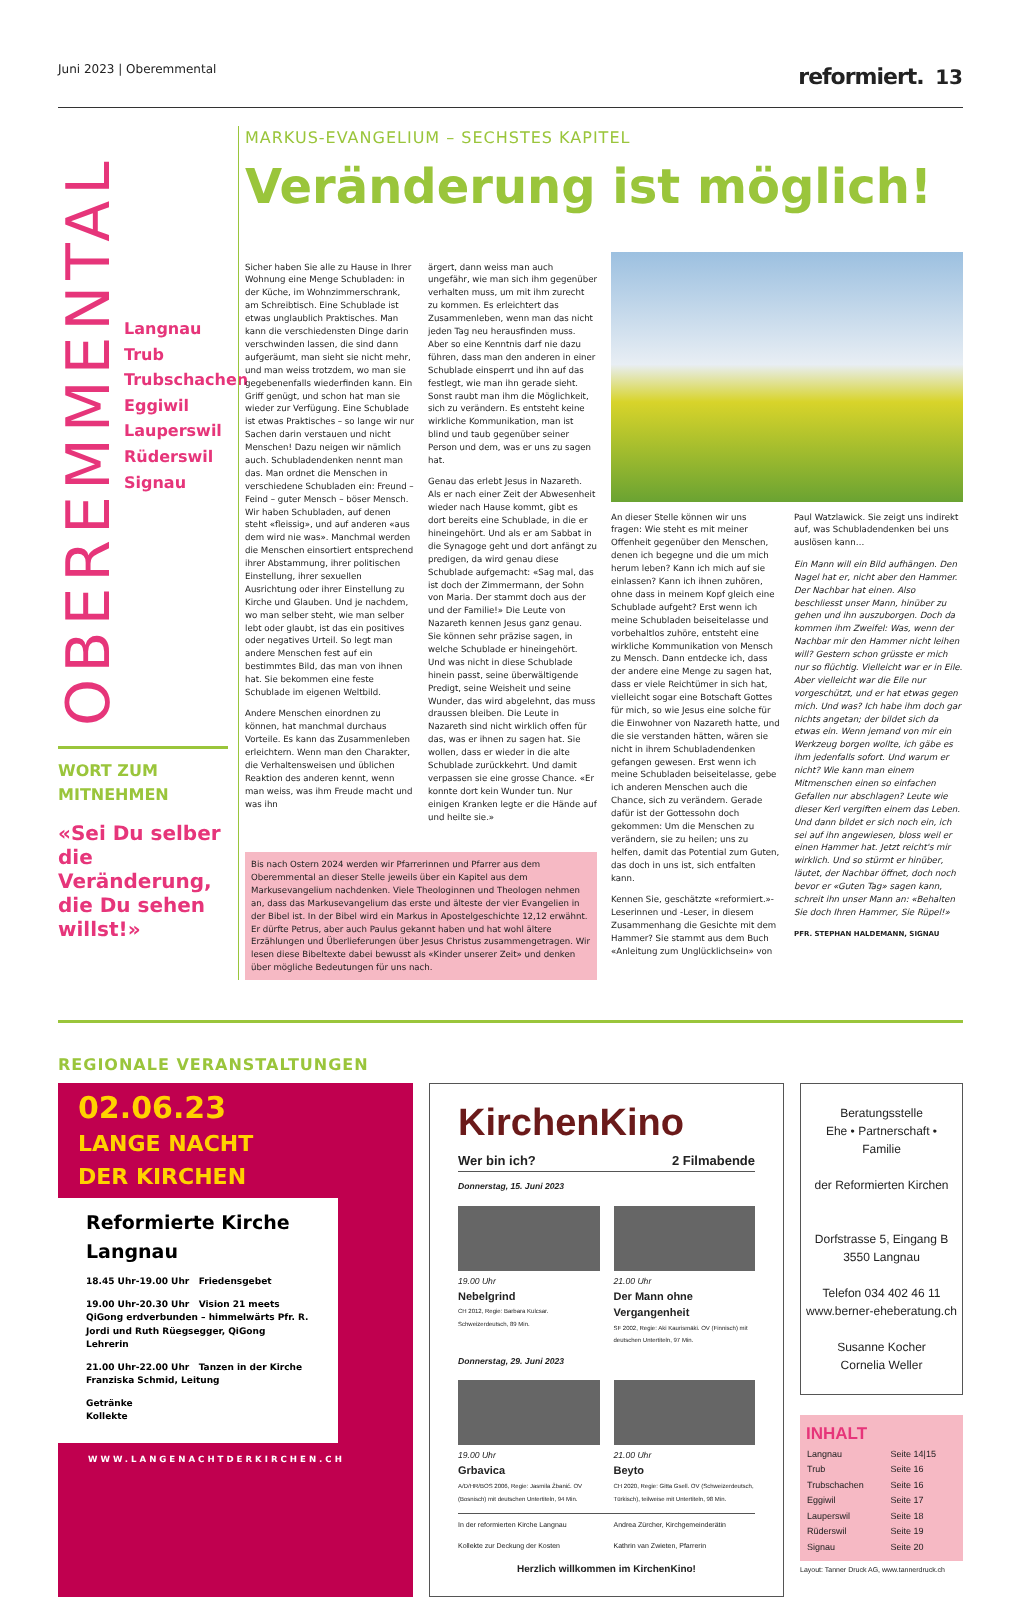Juni 2023 | Oberemmental reformiert. 13
OBEREMMENTAL
Langnau
Trub
Trubschachen
Eggiwil
Lauperswil
Rüderswil
Signau
WORT ZUM MITNEHMEN
«Sei Du selber die Veränderung, die Du sehen willst!»
MARKUS-EVANGELIUM – SECHSTES KAPITEL
Veränderung ist möglich!
Sicher haben Sie alle zu Hause in Ihrer Wohnung eine Menge Schubladen: in der Küche, im Wohnzimmerschrank, am Schreibtisch. Eine Schublade ist etwas unglaublich Praktisches. Man kann die verschiedensten Dinge darin verschwinden lassen, die sind dann aufgeräumt, man sieht sie nicht mehr, und man weiss trotzdem, wo man sie gegebenenfalls wiederfinden kann. Ein Griff genügt, und schon hat man sie wieder zur Verfügung. Eine Schublade ist etwas Praktisches – so lange wir nur Sachen darin verstauen und nicht Menschen! Dazu neigen wir nämlich auch. Schubladendenken nennt man das. Man ordnet die Menschen in verschiedene Schubladen ein: Freund – Feind – guter Mensch – böser Mensch. Wir haben Schubladen, auf denen steht «fleissig», und auf anderen «aus dem wird nie was». Manchmal werden die Menschen einsortiert entsprechend ihrer Abstammung, ihrer politischen Einstellung, ihrer sexuellen Ausrichtung oder ihrer Einstellung zu Kirche und Glauben. Und je nachdem, wo man selber steht, wie man selber lebt oder glaubt, ist das ein positives oder negatives Urteil. So legt man andere Menschen fest auf ein bestimmtes Bild, das man von ihnen hat. Sie bekommen eine feste Schublade im eigenen Weltbild.
Andere Menschen einordnen zu können, hat manchmal durchaus Vorteile. Es kann das Zusammenleben erleichtern. Wenn man den Charakter, die Verhaltensweisen und üblichen Reaktion des anderen kennt, wenn man weiss, was ihm Freude macht und was ihn
ärgert, dann weiss man auch ungefähr, wie man sich ihm gegenüber verhalten muss, um mit ihm zurecht zu kommen. Es erleichtert das Zusammenleben, wenn man das nicht jeden Tag neu herausfinden muss. Aber so eine Kenntnis darf nie dazu führen, dass man den anderen in einer Schublade einsperrt und ihn auf das festlegt, wie man ihn gerade sieht. Sonst raubt man ihm die Möglichkeit, sich zu verändern. Es entsteht keine wirkliche Kommunikation, man ist blind und taub gegenüber seiner Person und dem, was er uns zu sagen hat.
Genau das erlebt Jesus in Nazareth. Als er nach einer Zeit der Abwesenheit wieder nach Hause kommt, gibt es dort bereits eine Schublade, in die er hineingehört. Und als er am Sabbat in die Synagoge geht und dort anfängt zu predigen, da wird genau diese Schublade aufgemacht: «Sag mal, das ist doch der Zimmermann, der Sohn von Maria. Der stammt doch aus der und der Familie!» Die Leute von Nazareth kennen Jesus ganz genau. Sie können sehr präzise sagen, in welche Schublade er hineingehört. Und was nicht in diese Schublade hinein passt, seine überwältigende Predigt, seine Weisheit und seine Wunder, das wird abgelehnt, das muss draussen bleiben. Die Leute in Nazareth sind nicht wirklich offen für das, was er ihnen zu sagen hat. Sie wollen, dass er wieder in die alte Schublade zurückkehrt. Und damit verpassen sie eine grosse Chance. «Er konnte dort kein Wunder tun. Nur einigen Kranken legte er die Hände auf und heilte sie.»
Bis nach Ostern 2024 werden wir Pfarrerinnen und Pfarrer aus dem Oberemmental an dieser Stelle jeweils über ein Kapitel aus dem Markusevangelium nachdenken. Viele Theologinnen und Theologen nehmen an, dass das Markusevangelium das erste und älteste der vier Evangelien in der Bibel ist. In der Bibel wird ein Markus in Apostelgeschichte 12,12 erwähnt. Er dürfte Petrus, aber auch Paulus gekannt haben und hat wohl ältere Erzählungen und Überlieferungen über Jesus Christus zusammengetragen. Wir lesen diese Bibeltexte dabei bewusst als «Kinder unserer Zeit» und denken über mögliche Bedeutungen für uns nach.
An dieser Stelle können wir uns fragen: Wie steht es mit meiner Offenheit gegenüber den Menschen, denen ich begegne und die um mich herum leben? Kann ich mich auf sie einlassen? Kann ich ihnen zuhören, ohne dass in meinem Kopf gleich eine Schublade aufgeht? Erst wenn ich meine Schubladen beiseitelasse und vorbehaltlos zuhöre, entsteht eine wirkliche Kommunikation von Mensch zu Mensch. Dann entdecke ich, dass der andere eine Menge zu sagen hat, dass er viele Reichtümer in sich hat, vielleicht sogar eine Botschaft Gottes für mich, so wie Jesus eine solche für die Einwohner von Nazareth hatte, und die sie verstanden hätten, wären sie nicht in ihrem Schubladendenken gefangen gewesen. Erst wenn ich meine Schubladen beiseitelasse, gebe ich anderen Menschen auch die Chance, sich zu verändern. Gerade dafür ist der Gottessohn doch gekommen: Um die Menschen zu verändern, sie zu heilen; uns zu helfen, damit das Potential zum Guten, das doch in uns ist, sich entfalten kann.
Kennen Sie, geschätzte «reformiert.»-Leserinnen und -Leser, in diesem Zusammenhang die Gesichte mit dem Hammer? Sie stammt aus dem Buch «Anleitung zum Unglücklichsein» von
Paul Watzlawick. Sie zeigt uns indirekt auf, was Schubladendenken bei uns auslösen kann…
Ein Mann will ein Bild aufhängen. Den Nagel hat er, nicht aber den Hammer. Der Nachbar hat einen. Also beschliesst unser Mann, hinüber zu gehen und ihn auszuborgen. Doch da kommen ihm Zweifel: Was, wenn der Nachbar mir den Hammer nicht leihen will? Gestern schon grüsste er mich nur so flüchtig. Vielleicht war er in Eile. Aber vielleicht war die Eile nur vorgeschützt, und er hat etwas gegen mich. Und was? Ich habe ihm doch gar nichts angetan; der bildet sich da etwas ein. Wenn jemand von mir ein Werkzeug borgen wollte, ich gäbe es ihm jedenfalls sofort. Und warum er nicht? Wie kann man einem Mitmenschen einen so einfachen Gefallen nur abschlagen? Leute wie dieser Kerl vergiften einem das Leben. Und dann bildet er sich noch ein, ich sei auf ihn angewiesen, bloss weil er einen Hammer hat. Jetzt reicht's mir wirklich. Und so stürmt er hinüber, läutet, der Nachbar öffnet, doch noch bevor er «Guten Tag» sagen kann, schreit ihn unser Mann an: «Behalten Sie doch Ihren Hammer, Sie Rüpel!»
PFR. STEPHAN HALDEMANN, SIGNAU
REGIONALE VERANSTALTUNGEN
02.06.23
LANGE NACHT
DER KIRCHEN
Reformierte Kirche
Langnau
18.45 Uhr-19.00 Uhr Friedensgebet
19.00 Uhr-20.30 Uhr Vision 21 meets QiGong erdverbunden – himmelwärts Pfr. R. Jordi und Ruth Rüegsegger, QiGong Lehrerin
21.00 Uhr-22.00 Uhr Tanzen in der Kirche Franziska Schmid, Leitung
Getränke
Kollekte
WWW.LANGENACHTDERKIRCHEN.CH
KirchenKino
Wer bin ich? 2 Filmabende
Donnerstag, 15. Juni 2023
19.00 Uhr
Nebelgrind
CH 2012, Regie: Barbara Kulcsar. Schweizerdeutsch, 89 Min.
21.00 Uhr
Der Mann ohne Vergangenheit
SF 2002, Regie: Aki Kaurismäki. OV (Finnisch) mit deutschen Untertiteln, 97 Min.
Donnerstag, 29. Juni 2023
19.00 Uhr
Grbavica
A/D/HR/BOS 2006, Regie: Jasmila Žbanić. OV (Bosnisch) mit deutschen Untertiteln, 94 Min.
21.00 Uhr
Beyto
CH 2020, Regie: Gitta Gsell. OV (Schweizerdeutsch, Türkisch), teilweise mit Untertiteln, 98 Min.
In der reformierten Kirche Langnau
Kollekte zur Deckung der Kosten
Andrea Zürcher, Kirchgemeinderätin
Kathrin van Zwieten, Pfarrerin
Herzlich willkommen im KirchenKino!
Beratungsstelle
Ehe • Partnerschaft • Familie
der Reformierten Kirchen
Dorfstrasse 5, Eingang B
3550 Langnau
Telefon 034 402 46 11
www.berner-eheberatung.ch
Susanne Kocher
Cornelia Weller
INHALT
| Langnau | Seite 14/15 |
| Trub | Seite 16 |
| Trubschachen | Seite 16 |
| Eggiwil | Seite 17 |
| Lauperswil | Seite 18 |
| Rüderswil | Seite 19 |
| Signau | Seite 20 |
Layout: Tanner Druck AG, www.tannerdruck.ch